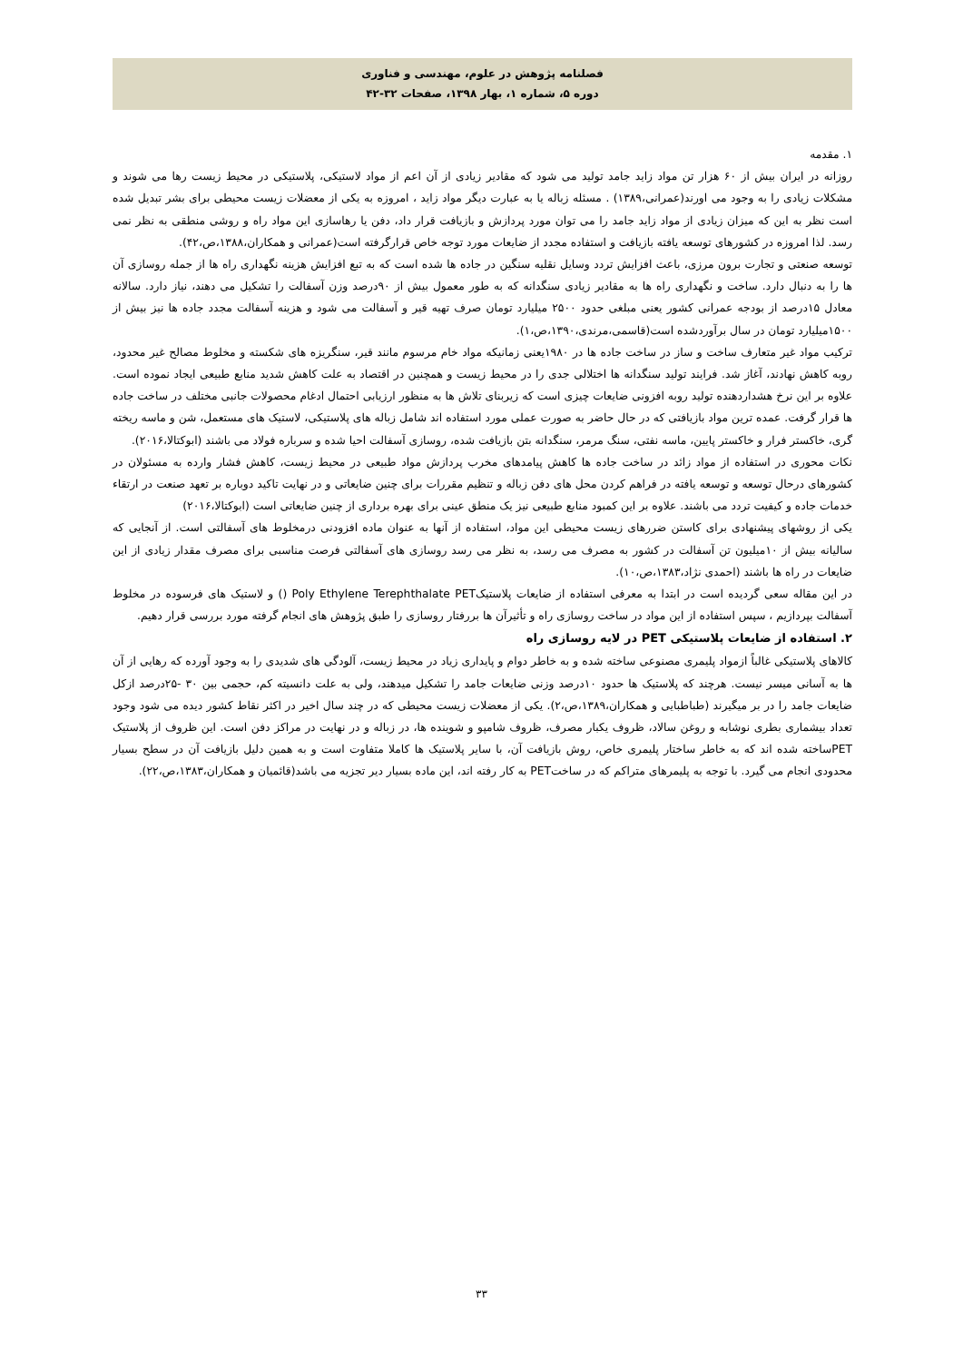فصلنامه پژوهش در علوم، مهندسی و فناوری
دوره ۵، شماره ۱، بهار ۱۳۹۸، صفحات ۳۲-۴۲
۱. مقدمه
روزانه در ایران بیش از ۶۰ هزار تن مواد زاید جامد تولید می شود که مقادیر زیادی از آن اعم از مواد لاستیکی، پلاستیکی در محیط زیست رها می شوند و مشکلات زیادی را به وجود می اورند(عمرانی،۱۳۸۹) . مسئله زباله یا به عبارت دیگر مواد زاید ، امروزه به یکی از معضلات زیست محیطی برای بشر تبدیل شده است نظر به این که میزان زیادی از مواد زاید جامد را می توان مورد پردازش و بازیافت قرار داد، دفن یا رهاسازی این مواد راه و روشی منطقی به نظر نمی رسد. لذا امروزه در کشورهای توسعه یافته بازیافت و استفاده مجدد از ضایعات مورد توجه خاص قرارگرفته است(عمرانی و همکاران،۱۳۸۸،ص،۴۲).
توسعه صنعتی و تجارت برون مرزی، باعث افزایش تردد وسایل نقلیه سنگین در جاده ها شده است که به تبع افزایش هزینه نگهداری راه ها از جمله روسازی آن ها را به دنبال دارد. ساخت و نگهداری راه ها به مقادیر زیادی سنگدانه که به طور معمول بیش از ۹۰درصد وزن آسفالت را تشکیل می دهند، نیاز دارد. سالانه معادل ۱۵درصد از بودجه عمرانی کشور یعنی مبلغی حدود ۲۵۰۰ میلیارد تومان صرف تهیه قیر و آسفالت می شود و هزینه آسفالت مجدد جاده ها نیز بیش از ۱۵۰۰میلیارد تومان در سال برآوردشده است(قاسمی،مرندی،۱۳۹۰،ص،۱).
ترکیب مواد غیر متعارف ساخت و ساز در ساخت جاده ها در ۱۹۸۰یعنی زمانیکه مواد خام مرسوم مانند قیر، سنگریزه های شکسته و مخلوط مصالح غیر محدود، روبه کاهش نهادند، آغاز شد. فرایند تولید سنگدانه ها اختلالی جدی را در محیط زیست و همچنین در اقتصاد به علت کاهش شدید منابع طبیعی ایجاد نموده است. علاوه بر این نرخ هشداردهنده تولید روبه افزونی ضایعات چیزی است که زیربنای تلاش ها به منظور ارزیابی احتمال ادغام محصولات جانبی مختلف در ساخت جاده ها قرار گرفت. عمده ترین مواد بازیافتی که در حال حاضر به صورت عملی مورد استفاده اند شامل زباله های پلاستیکی، لاستیک های مستعمل، شن و ماسه ریخته گری، خاکستر فرار و خاکستر پایین، ماسه نفتی، سنگ مرمر، سنگدانه بتن بازیافت شده، روسازی آسفالت احیا شده و سرباره فولاد می باشند (ابوکتالا،۲۰۱۶).
نکات محوری در استفاده از مواد زائد در ساخت جاده ها کاهش پیامدهای مخرب پردازش مواد طبیعی در محیط زیست، کاهش فشار وارده به مسئولان در کشورهای درحال توسعه و توسعه یافته در فراهم کردن محل های دفن زباله و تنظیم مقررات برای چنین ضایعاتی و در نهایت تاکید دوباره بر تعهد صنعت در ارتقاء خدمات جاده و کیفیت تردد می باشند. علاوه بر این کمبود منابع طبیعی نیز یک منطق عینی برای بهره برداری از چنین ضایعاتی است (ابوکتالا،۲۰۱۶)
یکی از روشهای پیشنهادی برای کاستن ضررهای زیست محیطی این مواد، استفاده از آنها به عنوان ماده افزودنی درمخلوط های آسفالتی است. از آنجایی که سالیانه بیش از ۱۰میلیون تن آسفالت در کشور به مصرف می رسد، به نظر می رسد روسازی های آسفالتی فرصت مناسبی برای مصرف مقدار زیادی از این ضایعات در راه ها باشند (احمدی نژاد،۱۳۸۳،ص،۱۰).
در این مقاله سعی گردیده است در ابتدا به معرفی استفاده از ضایعات پلاستیکPET Poly Ethylene Terephthalate () و لاستیک های فرسوده در مخلوط آسفالت بپردازیم ، سپس استفاده از این مواد در ساخت روسازی راه و تأثیرآن ها بررفتار روسازی را طبق پژوهش های انجام گرفته مورد بررسی قرار دهیم.
۲. استفاده از ضایعات پلاستیکی PET در لایه روسازی راه
کالاهای پلاستیکی غالباً ازمواد پلیمری مصنوعی ساخته شده و به خاطر دوام و پایداری زیاد در محیط زیست، آلودگی های شدیدی را به وجود آورده که رهایی از آن ها به آسانی میسر نیست. هرچند که پلاستیک ها حدود ۱۰درصد وزنی ضایعات جامد را تشکیل میدهند، ولی به علت دانسیته کم، حجمی بین ۳۰ -۲۵درصد ازکل ضایعات جامد را در بر میگیرند (طباطبایی و همکاران،۱۳۸۹،ص،۲). یکی از معضلات زیست محیطی که در چند سال اخیر در اکثر نقاط کشور دیده می شود وجود تعداد بیشماری بطری نوشابه و روغن سالاد، ظروف یکبار مصرف، ظروف شامپو و شوینده ها، در زباله و در نهایت در مراکز دفن است. این ظروف از پلاستیک PETساخته شده اند که به خاطر ساختار پلیمری خاص، روش بازیافت آن، با سایر پلاستیک ها کاملا متفاوت است و به همین دلیل بازیافت آن در سطح بسیار محدودی انجام می گیرد. با توجه به پلیمرهای متراکم که در ساختPET به کار رفته اند، این ماده بسیار دیر تجزیه می باشد(قائمیان و همکاران،۱۳۸۳،ص،۲۲).
۳۳